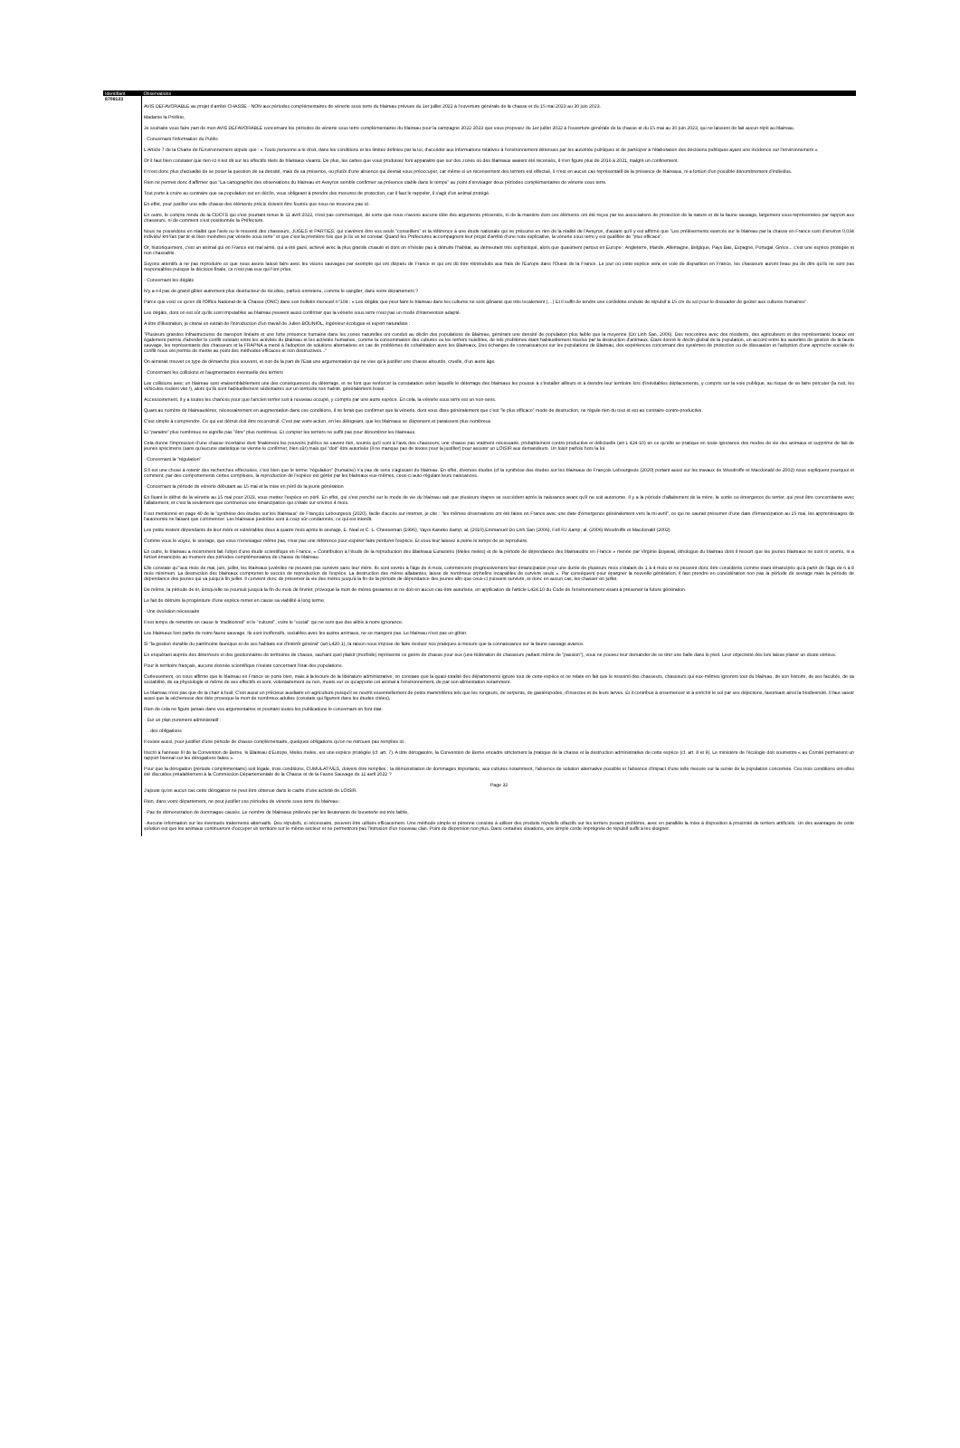| Identifiant | Observations |
| --- | --- |
| 8708123 | AVIS DEFAVORABLE au projet d'arrêté CHASSE - NON aux périodes complémentaires de vénerie sous terre du blaireau prévues du 1er juillet 2022 à l'ouverture générale de la chasse et du 15 mai 2023 au 30 juin 2023. Madame la Préfète, Je souhaite vous faire part de mon AVIS DEFAVORABLE concernant les périodes de vénerie sous terre complémentaires du blaireau pour la campagne 2022-2023 que vous proposez du 1er juillet 2022 à l'ouverture générale de la chasse et du 15 mai au 30 juin 2023, qui ne laissent de fait aucun répit au blaireau. - Concernant l'information du Public L'Article 7 de la Charte de l'Environnement stipule que : « Toute personne a le droit, dans les conditions et les limites définies par la loi, d'accéder aux informations relatives à l'environnement détenues par les autorités publiques et de participer à l'élaboration des décisions publiques ayant une incidence sur l'environnement ». Or il faut bien constater que rien ici n'est dit sur les effectifs réels de blaireaux vivants. De plus, les cartes que vous produisez font apparaitre que sur des zones où des blaireaux avaient été recensés, il n'en figure plus de 2016 à 2021, malgré un confinement. Il n'est donc plus d'actualité de se poser la question de sa densité, mais de sa présence, ou plutôt d'une absence qui devrait vous préoccuper, car même si un recensement des terriers est effectué, il n'est en aucun cas représentatif de la présence de blaireaux, ni a fortiori d'un possible dénombrement d'individus. Rien ne permet donc d'affirmer que "La cartographie des observations du blaireau en Aveyron semble confirmer sa présence stable dans le temps" au point d'envisager deux périodes complémentaires de vénerie sous terre. Tout porte à croire au contraire que sa population est en déclin, vous obligeant à prendre des mesures de protection, car il faut le rappeler, il s'agit d'un animal protégé. En effet, pour justifier une telle chasse des éléments précis doivent être fournis que nous ne trouvons pas ici. En outre, le compte rendu de la CDCFS qui s'est pourtant tenue le 11 avril 2022, n'est pas communiqué, de sorte que nous n'avons aucune idée des arguments présentés, ni de la manière dont ces éléments ont été reçus par les associations de protection de la nature et de la faune sauvage, largement sous-représentées par rapport aux chasseurs, ni de comment s'est positionnée la Préfecture. Nous ne possédons en réalité que l'avis ou le ressenti des chasseurs, JUGES et PARTIES, qui s'avèrent être vos seuls "conseillers" et la référence à une étude nationale qui ne présume en rien de la réalité de l'Aveyron, d'autant qu'il y est affirmé que "Les prélèvements exercés sur le blaireau par la chasse en France sont d'environ 0,034 individu/ km²/an par tir et bien moindres par vénerie sous terre" et que c'est la première fois que je lis un tel constat. Quand les Préfectures accompagnent leur projet d'arrêté d'une note explicative, la vénerie sous terre y est qualifiée de "plus efficace". Or, historiquement, c'est un animal qui en France est mal aimé, qui a été gazé, achevé avec la plus grande cruauté et dont on n'hésite pas à détruire l'habitat, au demeurant très sophistiqué, alors que quasiment partout en Europe : Angleterre, Irlande, Allemagne, Belgique, Pays Bas, Espagne, Portugal, Grèce... c'est une espèce protégée et non chassable. Soyons attentifs à ne pas reproduire ce que nous avons laissé faire avec les visons sauvages par exemple qui ont disparu de France et qui ont dû être réintroduits aux frais de l'Europe dans l'Ouest de la France. Le jour où cette espèce sera en voie de disparition en France, les chasseurs auront beau jeu de dire qu'ils ne sont pas responsables puisque la décision finale, ce n'est pas eux qui l'ont prise. - Concernant les dégâts N'y a-t-il pas de grand gibier autrement plus destructeur de récoltes, parfois entretenu, comme le sanglier, dans votre département ? Parce que voici ce qu'en dit l'Office National de la Chasse (ONC) dans son bulletin mensuel n°104 : « Les dégâts que peut faire le blaireau dans les cultures ne sont gênants que très localement (…) Et il suffit de tendre une cordelette enduite de répulsif à 15 cm du sol pour le dissuader de goûter aux cultures humaines". Les dégâts, dont on est sûr qu'ils sont imputables au blaireau peuvent aussi confirmer que la vénerie sous terre n'est pas un mode d'intervention adapté. A titre d'illustration, je citerai un extrait de l'introduction d'un travail de Julien BOUNIOL, ingénieur écologue et expert naturaliste : "Plusieurs grandes infrastructures de transport linéaire et une forte présence humaine dans les zones naturelles ont conduit au déclin des populations de Blaireau, générant une densité de population plus faible que la moyenne (Do Linh San, 2006). Des rencontres avec des résidents, des agriculteurs et des représentants locaux ont également permis d'aborder le conflit existant entre les activités du Blaireau et les activités humaines, comme la consommation des cultures ou les terriers nuisibles, de tels problèmes étant habituellement résolus par la destruction d'animaux. Étant donné le déclin global de la population, un accord entre les autorités de gestion de la faune sauvage, les représentants des chasseurs et la FRAPNA a mené à l'adoption de solutions alternatives en cas de problèmes de cohabitation avec les Blaireaux. Des échanges de connaissances sur les populations de Blaireau, des expériences concernant des systèmes de protection ou de dissuasion et l'adoption d'une approche sociale du conflit nous ont permis de mettre au point des méthodes efficaces et non destructives..." On aimerait trouver ce type de démarche plus souvent, et non de la part de l'Etat une argumentation qui ne vise qu'à justifier une chasse absurde, cruelle, d'un autre âge. - Concernant les collisions et l'augmentation éventuelle des terriers Les collisions avec un blaireau sont vraisemblablement une des conséquences du déterrage, et ne font que renforcer la constatation selon laquelle le déterrage des blaireaux les pousse à s'installer ailleurs et à étendre leur territoire lors d'inévitables déplacements, y compris sur la voie publique, au risque de se faire percuter (la nuit, les véhicules roulent vite !), alors qu'ils sont habituellement sédentaires sur un territoire non habité, généralement boisé. Accessoirement, il y a toutes les chances pour que l'ancien terrier soit à nouveau occupé, y compris par une autre espèce. En cela, la vénerie sous terre est un non-sens. Quant au nombre de blaireautières, nécessairement en augmentation dans ces conditions, il ne ferait que confirmer que la vénerie, dont vous dites généralement que c'est "le plus efficace" mode de destruction, ne régule rien du tout et est au contraire contre-productive. C'est simple à comprendre. Ce qui est détruit doit être reconstruit. C'est par votre action, en les délogeant, que les blaireaux se dispersent et paraissent plus nombreux. Et "paraitre" plus nombreux ne signifie pas "être" plus nombreux. Et compter les terriers ne suffit pas pour dénombrer les blaireaux. Cela donne l'impression d'une chasse incertaine dont finalement les pouvoirs publics ne savent rien, soumis qu'il sont à l'avis des chasseurs, une chasse pas vraiment nécessaire, probablement contre-productive et délictuelle (art L 424-10) en ce qu'elle se pratique en toute ignorance des modes de vie des animaux et supprime de fait de jeunes spécimens (sans qu'aucune statistique ne vienne le confirmer, bien sûr) mais qui "doit" être autorisée (il ne manque pas de textes pour la justifier) pour assurer un LOISIR aux demandeurs. Un loisir parfois hors la loi. - Concernant la "régulation" S'il est une chose à retenir des recherches effectuées, c'est bien que le terme "régulation" (humaine) n'a pas de sens s'agissant du blaireau. En effet, diverses études (cf la synthèse des études sur les blaireaux de François Lebourgeois (2020) portant aussi sur les travaux de Woodroffe et Macdonald de 2002) nous expliquent pourquoi et comment, par des comportements certes complexes, la reproduction de l'espèce est gérée par les blaireaux eux-mêmes, ceux-ci auto-régulant leurs naissances. - Concernant la période de vénerie débutant au 15 mai et la mise en péril de la jeune génération En fixant le début de la vénerie au 15 mai pour 2023, vous mettez l'espèce en péril. En effet, qui s'est penché sur le mode de vie du blaireau sait que plusieurs étapes se succèdent après la naissance avant qu'il ne soit autonome. Il y a la période d'allaitement de la mère, la sortie ou émergence du terrier, qui peut être concomitante avec l'allaitement, et c'est là seulement que commence une émancipation qui s'étale sur environ 4 mois. Il est mentionné en page 40 de la "synthèse des études sur les blaireaux" de François Lebourgeois (2020), facile d'accès sur internet, je cite : "les mêmes observations ont été faites en France avec une date d'émergence généralement vers la mi-avril", ce qui ne saurait présumer d'une date d'émancipation au 15 mai, les apprentissages de l'autonomie ne faisant que commencer. Les blaireaux juvéniles sont à coup sûr condamnés, ce qui est interdit. Les petits restent dépendants de leur mère et vulnérables deux à quatre mois après le sevrage, E. Neal et C. L. Cheeseman (1996), Yayoi Kaneko &amp; al. (2010),Emmanuel Do Linh San (2006), Fell RJ &amp; al. (2006) Woodroffe et Macdonald (2002). Comme vous le voyez, le sevrage, que vous n'envisagez même pas, n'est pas une référence pour espérer faire perdurer l'espèce. Et vous leur laissez à peine le temps de se reproduire. En outre, le blaireau a récemment fait l'objet d'une étude scientifique en France, « Contribution à l'étude de la reproduction des Blaireaux Eurasiens (Meles meles) et de la période de dépendance des blaireautins en France » menée par Virginie Boyaval, éthologue du blaireau dont il ressort que les jeunes blaireaux ne sont ni sevrés, ni a fortiori émancipés au moment des périodes complémentaires de chasse du blaireau. Elle constate qu'"aux mois de mai, juin, juillet, les blaireaux juvéniles ne peuvent pas survivre sans leur mère. Ils sont sevrés à l'âge de 4 mois, commencent progressivement leur émancipation pour une durée de plusieurs mois s'étalant de 1 à 4 mois et ne peuvent donc être considérés comme étant émancipés qu'à partir de l'âge de 6 à 8 mois minimum. La destruction des blaireaux compromet le succès de reproduction de l'espèce. La destruction des mères allaitantes, laisse de nombreux orphelins incapables de survivre seuls ». Par conséquent pour épargner la nouvelle génération, il faut prendre en considération non pas la période de sevrage mais la période de dépendance des jeunes qui va jusqu'à fin juillet. Il convient donc de préserver la vie des mères jusqu'à la fin de la période de dépendance des jeunes afin que ceux-ci puissent survivre, et donc en aucun cas, les chasser en juillet. De même, la période de tir, lorsqu'elle se poursuit jusqu'à la fin du mois de février, provoque la mort de mères gestantes et ne doit en aucun cas être autorisée, en application de l'article L424.10 du Code de l'environnement visant à préserver la future génération. Le fait de détruire la progéniture d'une espèce remet en cause sa viabilité à long terme. - Une évolution nécessaire Il est temps de remettre en cause le 'traditionnel" et le "culturel", voire le "social" qui ne sont que des alibis à notre ignorance. Les blaireaux font partie de notre faune sauvage. Ils sont inoffensifs, sociables avec les autres animaux, ne se mangent pas. Le blaireau n'est pas un gibier. Si "la gestion durable du patrimoine faunique et de ses habitats est d'intérêt général" (art L420-1), la raison nous impose de faire évoluer nos pratiques à mesure que la connaissance sur la faune sauvage avance. En enquêtant auprès des déterreurs et des gestionnaires de territoires de chasse, sachant quel plaisir (morbide) représente ce genre de chasse pour eux (une fédération de chasseurs parlant même de "passion"), vous ne pouvez leur demander de se tirer une balle dans le pied. Leur objectivité dès lors laisse planer un doute sérieux. Pour le territoire français, aucune donnée scientifique n'existe concernant l'état des populations. Curieusement, on nous affirme que le blaireau en France se porte bien, mais à la lecture de la littérature administrative, on constate que la quasi-totalité des départements ignore tout de cette espèce et ne relate en fait que le ressenti des chasseurs, chasseurs qui eux-mêmes ignorent tout du blaireau, de son histoire, de ses facultés, de sa sociabilité, de sa physiologie et même de ses effectifs et sont, volontairement ou non, muets sur ce qu'apporte cet animal à l'environnement, de par son alimentation notamment. Le blaireau n'est pas que de la chair à fusil. C'est aussi un précieux auxiliaire en agriculture puisqu'il se nourrit essentiellement de petits mammifères tels que les rongeurs, de serpents, de gastéropodes, d'insectes et de leurs larves. Et il contribue à ensemencer et à enrichir le sol par ses déjections, favorisant ainsi la biodiversité. Il faut savoir aussi que la sécheresse des étés provoque la mort de nombreux adultes (constats qui figurent dans les études citées), Rien de cela ne figure jamais dans vos argumentaires et pourtant toutes les publications le concernant en font état. - Sur un plan purement administratif : . des obligations Il existe aussi, pour justifier d'une période de chasse complémentaire, quelques obligations qu'on ne retrouve pas remplies ici. Inscrit à l'annexe III de la Convention de Berne, le Blaireau d'Europe, Meles meles, est une espèce protégée (cf. art. 7). A titre dérogatoire, la Convention de Berne encadre strictement la pratique de la chasse et la destruction administrative de cette espèce (cf. art. 8 et 9). Le ministère de l'écologie doit soumettre « au Comité permanent un rapport biennal sur les dérogations faites ». Pour que la dérogation (période complémentaire) soit légale, trois conditions, CUMULATIVES, doivent être remplies : la démonstration de dommages importants, aux cultures notamment, l'absence de solution alternative possible et l'absence d'impact d'une telle mesure sur la survie de la population concernée. Ces trois conditions ont-elles été discutées préalablement à la Commission Départementale de la Chasse et de la Faune Sauvage du 11 avril 2022 ? Page 32 J'ajoute qu'en aucun cas cette dérogation ne peut être obtenue dans le cadre d'une activité de LOISIR. Rien, dans votre département, ne peut justifier ces périodes de vénerie sous terre du blaireau : - Pas de démonstration de dommages causés. Le nombre de blaireaux prélevés par les lieutenants de louveterie est très faible, - Aucune information sur les éventuels traitements alternatifs. Des répulsifs, si nécessaire, peuvent être utilisés efficacement. Une méthode simple et pérenne consiste à utiliser des produits répulsifs olfactifs sur les terriers posant problème, avec en parallèle la mise à disposition à proximité de terriers artificiels. Un des avantages de cette solution est que les animaux continueront d'occuper un territoire sur le même secteur et ne permettront pas l'intrusion d'un nouveau clan. Point de dispersion non plus. Dans certaines situations, une simple corde imprégnée de répulsif suffit à les éloigner. |